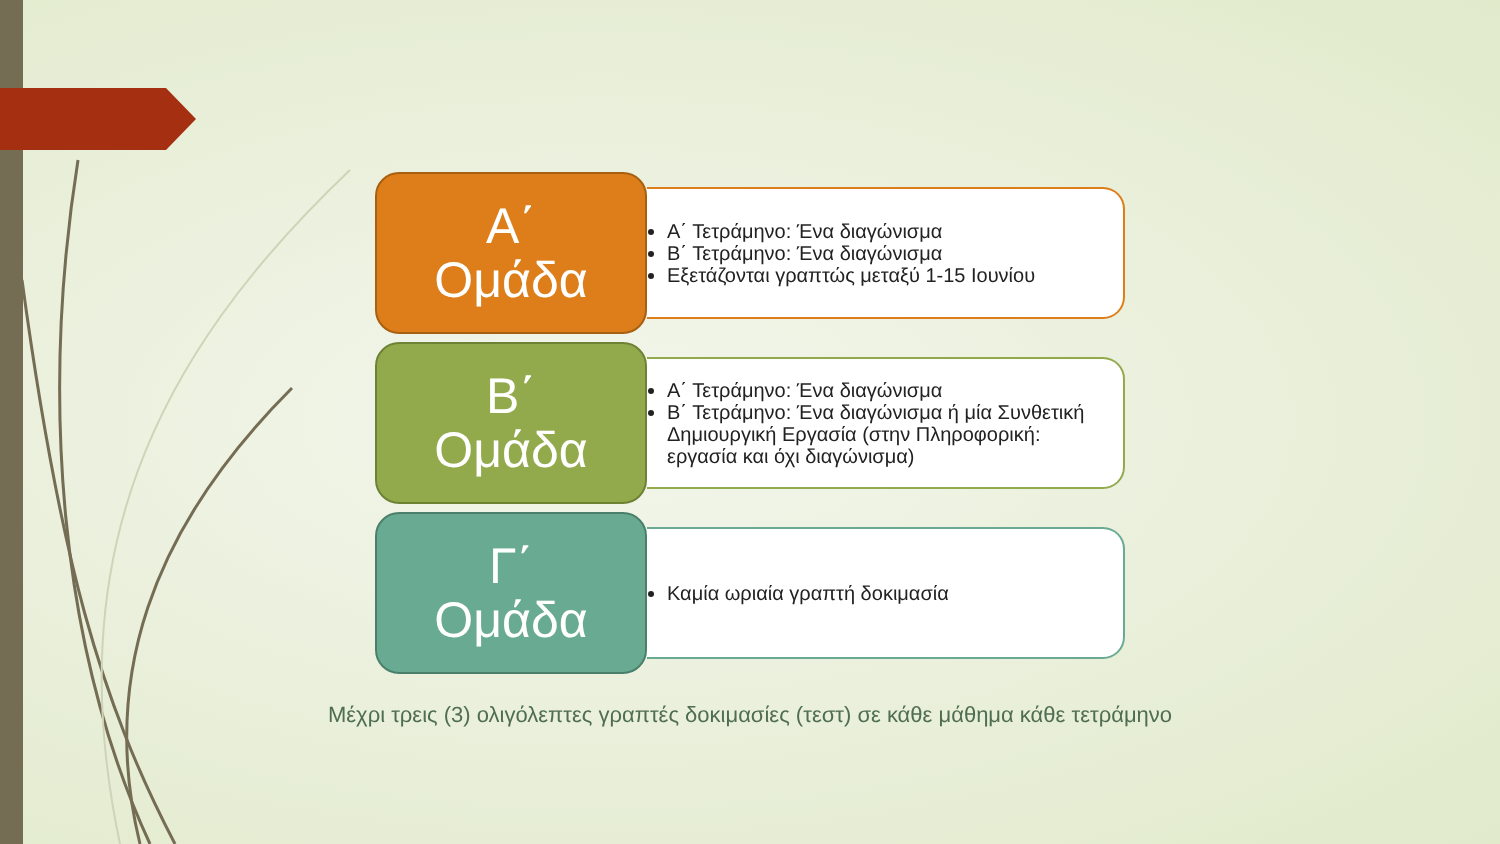Α΄
Ομάδα
Α΄ Τετράμηνο: Ένα διαγώνισμα
Β΄ Τετράμηνο: Ένα διαγώνισμα
Εξετάζονται γραπτώς μεταξύ 1-15 Ιουνίου
Β΄
Ομάδα
Α΄ Τετράμηνο: Ένα διαγώνισμα
Β΄ Τετράμηνο: Ένα διαγώνισμα ή μία Συνθετική Δημιουργική Εργασία (στην Πληροφορική: εργασία και όχι διαγώνισμα)
Γ΄
Ομάδα
Καμία ωριαία γραπτή δοκιμασία
Μέχρι τρεις (3) ολιγόλεπτες γραπτές δοκιμασίες (τεστ) σε κάθε μάθημα κάθε τετράμηνο